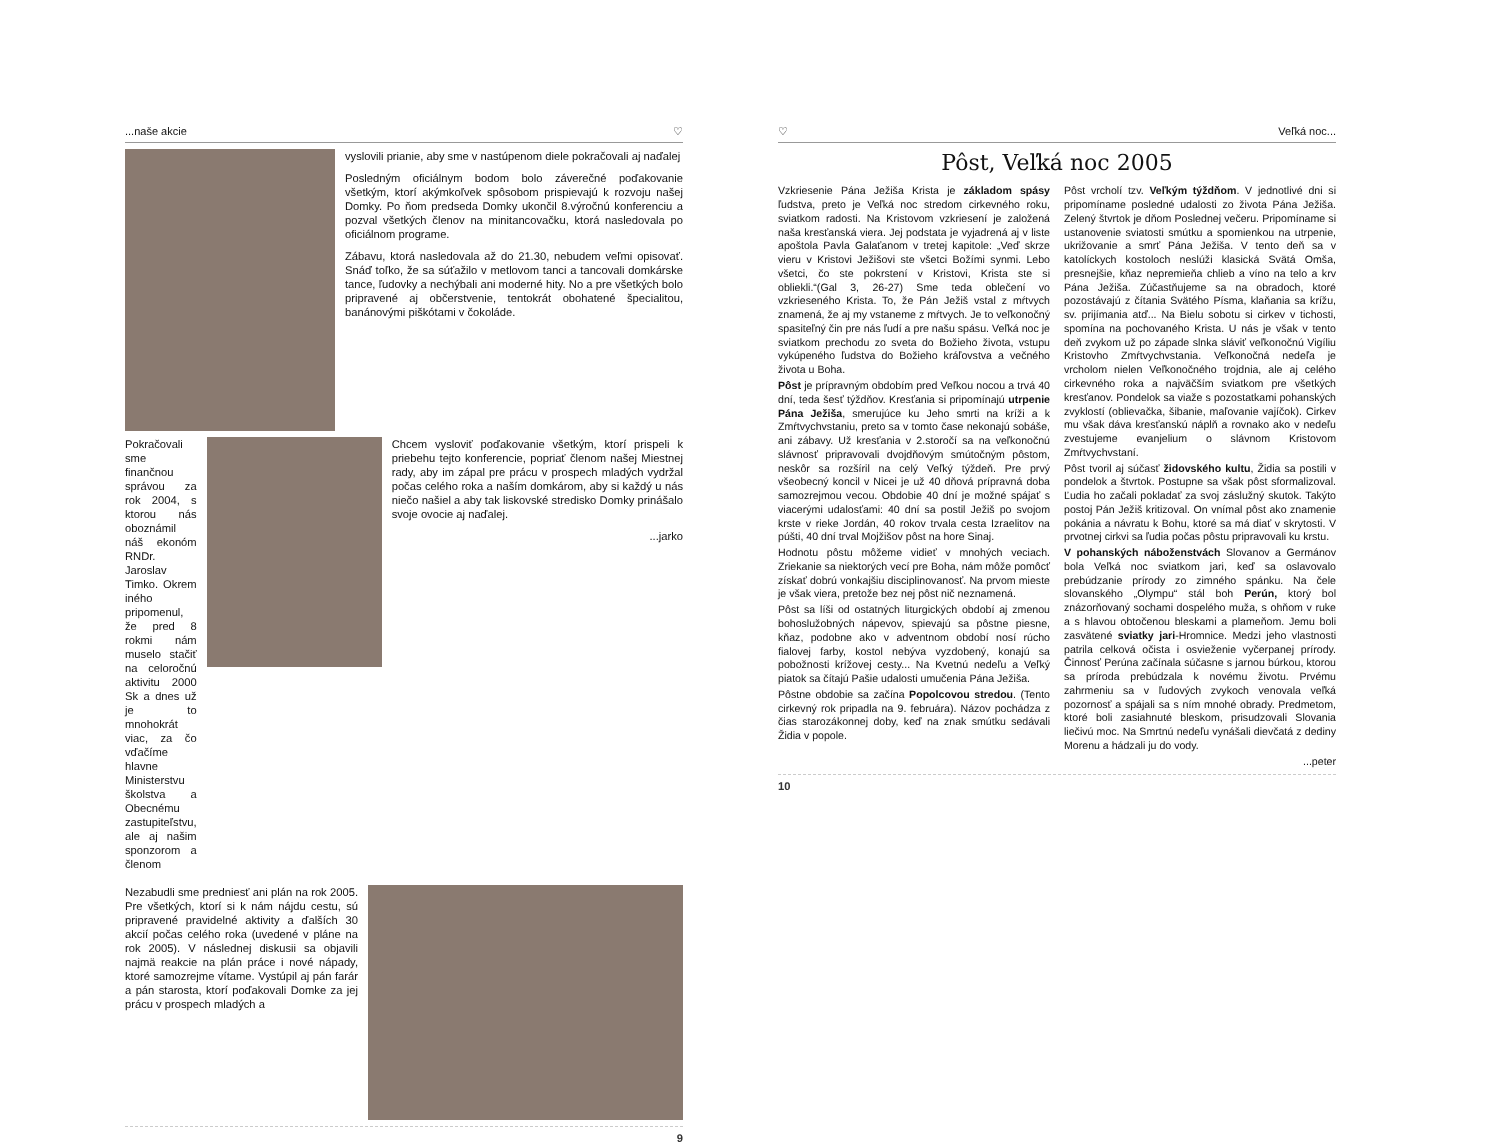...naše akcie ♡
vyslovili prianie, aby sme v nastúpenom diele pokračovali aj naďalej
Posledným oficiálnym bodom bolo záverečné poďakovanie všetkým, ktorí akýmkoľvek spôsobom prispievajú k rozvoju našej Domky. Po ňom predseda Domky ukončil 8.výročnú konferenciu a pozval všetkých členov na minitancovačku, ktorá nasledovala po oficiálnom programe.
Zábavu, ktorá nasledovala až do 21.30, nebudem veľmi opisovať. Snáď toľko, že sa súťažilo v metlovom tanci a tancovali domkárske tance, ľudovky a nechýbali ani moderné hity. No a pre všetkých bolo pripravené aj občerstvenie, tentokrát obohatené špecialitou, banánovými piškótami v čokoláde.
Pokračovali sme finančnou správou za rok 2004, s ktorou nás oboznámil náš ekonóm RNDr. Jaroslav Timko. Okrem iného pripomenul, že pred 8 rokmi nám muselo stačiť na celoročnú aktivitu 2000 Sk a dnes už je to mnohokrát viac, za čo vďačíme hlavne Ministerstvu školstva a Obecnému zastupiteľstvu, ale aj našim sponzorom a členom
Chcem vysloviť poďakovanie všetkým, ktorí prispeli k priebehu tejto konferencie, popriať členom našej Miestnej rady, aby im zápal pre prácu v prospech mladých vydržal počas celého roka a naším domkárom, aby si každý u nás niečo našiel a aby tak liskovské stredisko Domky prinášalo svoje ovocie aj naďalej.
...jarko
Nezabudli sme predniesť ani plán na rok 2005. Pre všetkých, ktorí si k nám nájdu cestu, sú pripravené pravidelné aktivity a ďalších 30 akcií počas celého roka (uvedené v pláne na rok 2005). V následnej diskusii sa objavili najmä reakcie na plán práce i nové nápady, ktoré samozrejme vítame. Vystúpil aj pán farár a pán starosta, ktorí poďakovali Domke za jej prácu v prospech mladých a
9
♡ Veľká noc...
Pôst, Veľká noc 2005
Vzkriesenie Pána Ježiša Krista je základom spásy ľudstva, preto je Veľká noc stredom cirkevného roku, sviatkom radosti. Na Kristovom vzkriesení je založená naša kresťanská viera. Jej podstata je vyjadrená aj v liste apoštola Pavla Galaťanom v tretej kapitole: „Veď skrze vieru v Kristovi Ježišovi ste všetci Božími synmi. Lebo všetci, čo ste pokrstení v Kristovi, Krista ste si obliekli.“(Gal 3, 26-27) Sme teda oblečení vo vzkrieseného Krista. To, že Pán Ježiš vstal z mŕtvych znamená, že aj my vstaneme z mŕtvych. Je to veľkonočný spasiteľný čin pre nás ľudí a pre našu spásu. Veľká noc je sviatkom prechodu zo sveta do Božieho života, vstupu vykúpeného ľudstva do Božieho kráľovstva a večného života u Boha.
Pôst je prípravným obdobím pred Veľkou nocou a trvá 40 dní, teda šesť týždňov. Kresťania si pripomínajú utrpenie Pána Ježiša, smerujúce ku Jeho smrti na kríži a k Zmŕtvychvstaniu, preto sa v tomto čase nekonajú sobáše, ani zábavy. Už kresťania v 2.storočí sa na veľkonočnú slávnosť pripravovali dvojdňovým smútočným pôstom, neskôr sa rozšíril na celý Veľký týždeň. Pre prvý všeobecný koncil v Nicei je už 40 dňová prípravná doba samozrejmou vecou. Obdobie 40 dní je možné spájať s viacerými udalosťami: 40 dní sa postil Ježiš po svojom krste v rieke Jordán, 40 rokov trvala cesta Izraelitov na púšti, 40 dní trval Mojžišov pôst na hore Sinaj.
Hodnotu pôstu môžeme vidieť v mnohých veciach. Zriekanie sa niektorých vecí pre Boha, nám môže pomôcť získať dobrú vonkajšiu disciplinovanosť. Na prvom mieste je však viera, pretože bez nej pôst nič neznamená.
Pôst sa líši od ostatných liturgických období aj zmenou bohoslužobných nápevov, spievajú sa pôstne piesne, kňaz, podobne ako v adventnom období nosí rúcho fialovej farby, kostol nebýva vyzdobený, konajú sa pobožnosti krížovej cesty... Na Kvetnú nedeľu a Veľký piatok sa čítajú Pašie udalosti umučenia Pána Ježiša.
Pôstne obdobie sa začína Popolcovou stredou. (Tento cirkevný rok pripadla na 9. februára). Názov pochádza z čias starozákonnej doby, keď na znak smútku sedávali Židia v popole.
Pôst vrcholí tzv. Veľkým týždňom. V jednotlivé dni si pripomíname posledné udalosti zo života Pána Ježiša. Zelený štvrtok je dňom Poslednej večeru. Pripomíname si ustanovenie sviatosti smútku a spomienkou na utrpenie, ukrižovanie a smrť Pána Ježiša. V tento deň sa v katolíckych kostoloch neslúži klasická Svätá Omša, presnejšie, kňaz nepremieňa chlieb a víno na telo a krv Pána Ježiša. Zúčastňujeme sa na obradoch, ktoré pozostávajú z čítania Svätého Písma, klaňania sa krížu, sv. prijímania atď... Na Bielu sobotu si cirkev v tichosti, spomína na pochovaného Krista. U nás je však v tento deň zvykom už po západe slnka sláviť veľkonočnú Vigíliu Kristovho Zmŕtvychvstania. Veľkonočná nedeľa je vrcholom nielen Veľkonočného trojdnia, ale aj celého cirkevného roka a najväčším sviatkom pre všetkých kresťanov. Pondelok sa viaže s pozostatkami pohanských zvyklostí (oblievačka, šibanie, maľovanie vajíčok). Cirkev mu však dáva kresťanskú náplň a rovnako ako v nedeľu zvestujeme evanjelium o slávnom Kristovom Zmŕtvychvstaní.
Pôst tvoril aj súčasť židovského kultu, Židia sa postili v pondelok a štvrtok. Postupne sa však pôst sformalizoval. Ľudia ho začali pokladať za svoj záslužný skutok. Takýto postoj Pán Ježiš kritizoval. On vnímal pôst ako znamenie pokánia a návratu k Bohu, ktoré sa má diať v skrytosti. V prvotnej cirkvi sa ľudia počas pôstu pripravovali ku krstu.
V pohanských náboženstvách Slovanov a Germánov bola Veľká noc sviatkom jari, keď sa oslavovalo prebúdzanie prírody zo zimného spánku. Na čele slovanského „Olympu“ stál boh Perún, ktorý bol znázorňovaný sochami dospelého muža, s ohňom v ruke a s hlavou obtočenou bleskami a plameňom. Jemu boli zasvätené sviatky jari-Hromnice. Medzi jeho vlastnosti patrila celková očista i osvieženie vyčerpanej prírody. Činnosť Perúna začínala súčasne s jarnou búrkou, ktorou sa príroda prebúdzala k novému životu. Prvému zahrmeniu sa v ľudových zvykoch venovala veľká pozornosť a spájali sa s ním mnohé obrady. Predmetom, ktoré boli zasiahnuté bleskom, prisudzovali Slovania liečivú moc. Na Smrtnú nedeľu vynášali dievčatá z dediny Morenu a hádzali ju do vody.
...peter
10